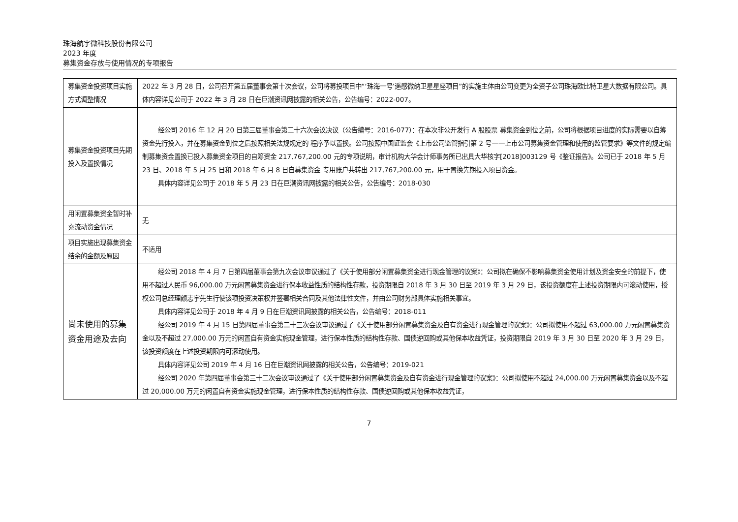珠海航宇微科技股份有限公司
2023 年度
募集资金存放与使用情况的专项报告
| 募集资金投资项目实施方式调整情况 | 2022 年 3 月 28 日，公司召开第五届董事会第十次会议，公司将募投项目中“‘珠海一号’遥感微纳卫星星座项目”的实施主体由公司变更为全资子公司珠海欧比特卫星大数据有限公司。具体内容详见公司于 2022 年 3 月 28 日在巨潮资讯网披露的相关公告，公告编号：2022-007。 |
| 募集资金投资项目先期投入及置换情况 | 经公司 2016 年 12 月 20 日第三届董事会第二十六次会议决议（公告编号：2016-077）：在本次非公开发行 A 股股票 募集资金到位之前，公司将根据项目进度的实际需要以自筹资金先行投入，并在募集资金到位之后按照相关法规规定的 程序予以置换。公司按照中国证监会《上市公司监管指引第 2 号——上市公司募集资金管理和使用的监管要求》等文件的规定编制募集资金置换已投入募集资金项目的自筹资金 217,767,200.00 元的专项说明，审计机构大华会计师事务所已出具大华核字[2018]003129 号《鉴证报告》。公司已于 2018 年 5 月 23 日、2018 年 5 月 25 日和 2018 年 6 月 8 日自募集资金 专用账户共转出 217,767,200.00 元，用于置换先期投入项目资金。 具体内容详见公司于 2018 年 5 月 23 日在巨潮资讯网披露的相关公告，公告编号：2018-030 |
| 用闲置募集资金暂时补充流动资金情况 | 无 |
| 项目实施出现募集资金结余的金额及原因 | 不适用 |
| 尚未使用的募集资金用途及去向 | 经公司 2018 年 4 月 7 日第四届董事会第九次会议审议通过了《关于使用部分闲置募集资金进行现金管理的议案》：公司拟在确保不影响募集资金使用计划及资金安全的前提下，使用不超过人民币 96,000.00 万元闲置募集资金进行保本收益性质的结构性存款，投资期限自 2018 年 3 月 30 日至 2019 年 3 月 29 日，该投资额度在上述投资期限内可滚动使用，授权公司总经理颜志宇先生行使该项投资决策权并签署相关合同及其他法律性文件，并由公司财务部具体实施相关事宜。 具体内容详见公司于 2018 年 4 月 9 日在巨潮资讯网披露的相关公告，公告编号：2018-011 经公司 2019 年 4 月 15 日第四届董事会第二十三次会议审议通过了《关于使用部分闲置募集资金及自有资金进行现金管理的议案》：公司拟使用不超过 63,000.00 万元闲置募集资金以及不超过 27,000.00 万元的闲置自有资金实施现金管理，进行保本性质的结构性存款、国债逆回购或其他保本收益凭证，投资期限自 2019 年 3 月 30 日至 2020 年 3 月 29 日，该投资额度在上述投资期限内可滚动使用。 具体内容详见公司 2019 年 4 月 16 日在巨潮资讯网披露的相关公告，公告编号：2019-021 经公司 2020 年第四届董事会第三十二次会议审议通过了《关于使用部分闲置募集资金及自有资金进行现金管理的议案》：公司拟使用不超过 24,000.00 万元闲置募集资金以及不超过 20,000.00 万元的闲置自有资金实施现金管理，进行保本性质的结构性存款、国债逆回购或其他保本收益凭证， |
7